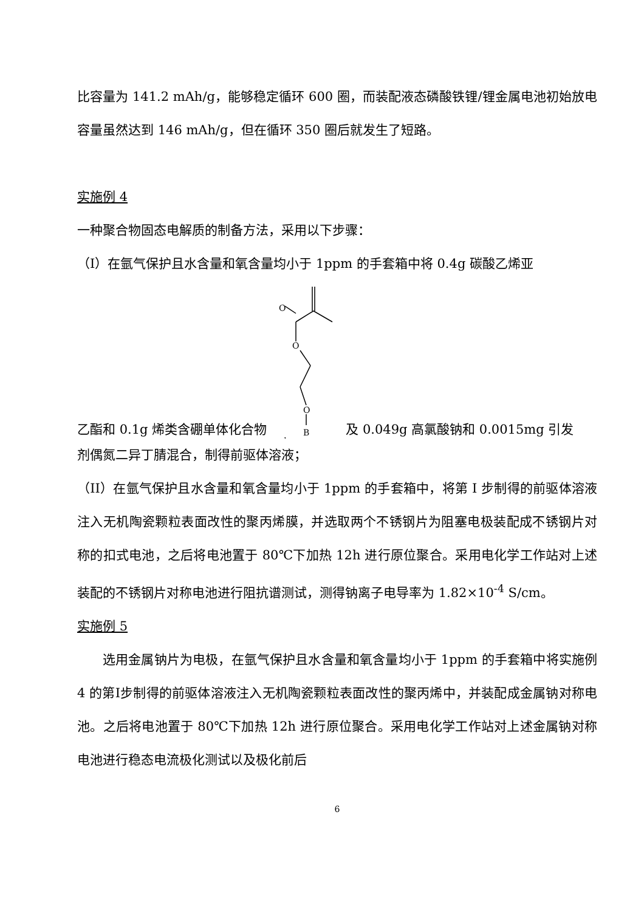比容量为 141.2 mAh/g，能够稳定循环 600 圈，而装配液态磷酸铁锂/锂金属电池初始放电容量虽然达到 146 mAh/g，但在循环 350 圈后就发生了短路。
实施例 4
一种聚合物固态电解质的制备方法，采用以下步骤：
（I）在氩气保护且水含量和氧含量均小于 1ppm 的手套箱中将 0.4g 碳酸乙烯亚
乙酯和 0.1g 烯类含硼单体化合物
O
O
O
B
及 0.049g 高氯酸钠和 0.0015mg 引发
剂偶氮二异丁腈混合，制得前驱体溶液；
（II）在氩气保护且水含量和氧含量均小于 1ppm 的手套箱中，将第 I 步制得的前驱体溶液注入无机陶瓷颗粒表面改性的聚丙烯膜，并选取两个不锈钢片为阻塞电极装配成不锈钢片对称的扣式电池，之后将电池置于 80℃下加热 12h 进行原位聚合。采用电化学工作站对上述装配的不锈钢片对称电池进行阻抗谱测试，测得钠离子电导率为 1.82×10<sup>-4</sup> S/cm。
实施例 5
选用金属钠片为电极，在氩气保护且水含量和氧含量均小于 1ppm 的手套箱中将实施例 4 的第I步制得的前驱体溶液注入无机陶瓷颗粒表面改性的聚丙烯中，并装配成金属钠对称电池。之后将电池置于 80℃下加热 12h 进行原位聚合。采用电化学工作站对上述金属钠对称电池进行稳态电流极化测试以及极化前后
6